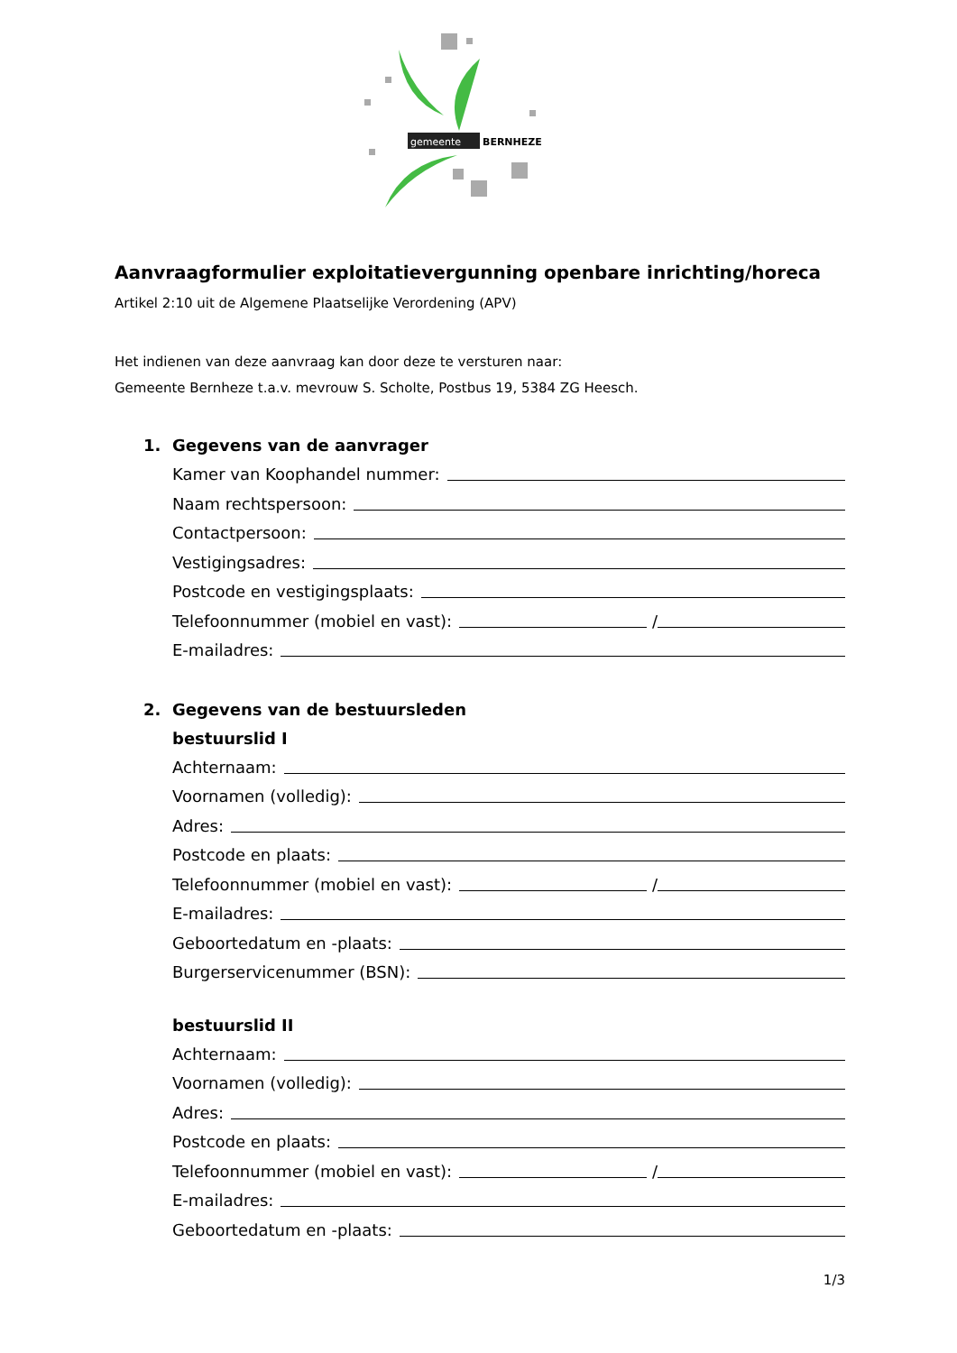gemeente
BERNHEZE
Aanvraagformulier exploitatievergunning openbare inrichting/horeca
Artikel 2:10 uit de Algemene Plaatselijke Verordening (APV)
Het indienen van deze aanvraag kan door deze te versturen naar:
Gemeente Bernheze t.a.v. mevrouw S. Scholte, Postbus 19, 5384 ZG Heesch.
1. Gegevens van de aanvrager
Kamer van Koophandel nummer:
Naam rechtspersoon:
Contactpersoon:
Vestigingsadres:
Postcode en vestigingsplaats:
Telefoonnummer (mobiel en vast): /
E-mailadres:
2. Gegevens van de bestuursleden
bestuurslid I
Achternaam:
Voornamen (volledig):
Adres:
Postcode en plaats:
Telefoonnummer (mobiel en vast): /
E-mailadres:
Geboortedatum en -plaats:
Burgerservicenummer (BSN):
bestuurslid II
Achternaam:
Voornamen (volledig):
Adres:
Postcode en plaats:
Telefoonnummer (mobiel en vast): /
E-mailadres:
Geboortedatum en -plaats:
1/3